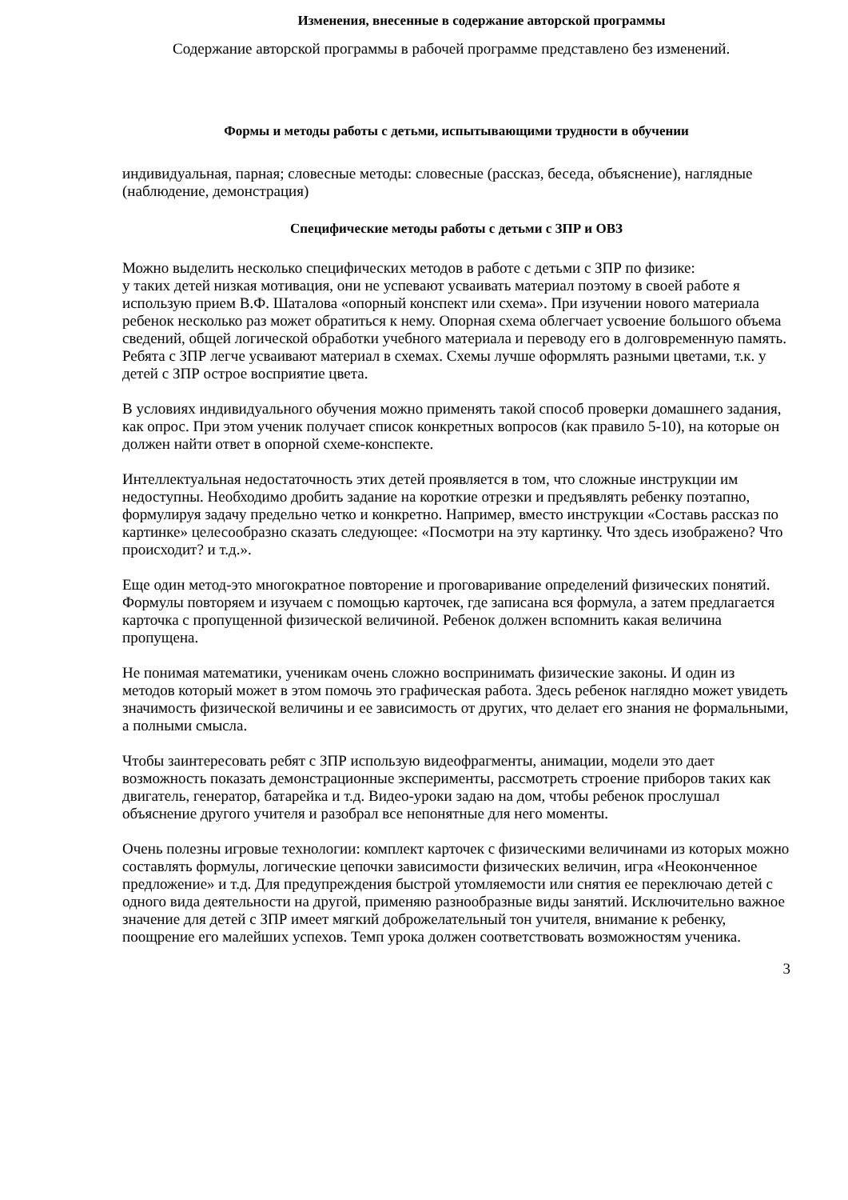Изменения, внесенные в содержание авторской программы
Содержание авторской программы в рабочей программе представлено без изменений.
Формы и методы работы с детьми, испытывающими трудности в обучении
индивидуальная, парная; словесные методы: словесные (рассказ, беседа, объяснение), наглядные (наблюдение, демонстрация)
Специфические методы работы с детьми с ЗПР и ОВЗ
Можно выделить несколько специфических методов в работе с детьми с ЗПР по физике:
у таких детей низкая мотивация, они не успевают усваивать материал поэтому в своей работе я использую прием В.Ф. Шаталова «опорный конспект или схема». При изучении нового материала ребенок несколько раз может обратиться к нему. Опорная схема облегчает усвоение большого объема сведений, общей логической обработки учебного материала и переводу его в долговременную память. Ребята с ЗПР легче усваивают материал в схемах. Схемы лучше оформлять разными цветами, т.к. у детей с ЗПР острое восприятие цвета.
В условиях индивидуального обучения можно применять такой способ проверки домашнего задания, как опрос. При этом ученик получает список конкретных вопросов (как правило 5-10), на которые он должен найти ответ в опорной схеме-конспекте.
Интеллектуальная недостаточность этих детей проявляется в том, что сложные инструкции им недоступны. Необходимо дробить задание на короткие отрезки и предъявлять ребенку поэтапно, формулируя задачу предельно четко и конкретно. Например, вместо инструкции «Составь рассказ по картинке» целесообразно сказать следующее: «Посмотри на эту картинку. Что здесь изображено? Что происходит? и т.д.».
Еще один метод-это многократное повторение и проговаривание определений физических понятий. Формулы повторяем и изучаем с помощью карточек, где записана вся формула, а затем предлагается карточка с пропущенной физической величиной. Ребенок должен вспомнить какая величина пропущена.
Не понимая математики, ученикам очень сложно воспринимать физические законы. И один из методов который может в этом помочь это графическая работа. Здесь ребенок наглядно может увидеть значимость физической величины и ее зависимость от других, что делает его знания не формальными, а полными смысла.
Чтобы заинтересовать ребят с ЗПР использую видеофрагменты, анимации, модели это дает возможность показать демонстрационные эксперименты, рассмотреть строение приборов таких как двигатель, генератор, батарейка и т.д. Видео-уроки задаю на дом, чтобы ребенок прослушал объяснение другого учителя и разобрал все непонятные для него моменты.
Очень полезны игровые технологии: комплект карточек с физическими величинами из которых можно составлять формулы, логические цепочки зависимости физических величин, игра «Неоконченное предложение» и т.д. Для предупреждения быстрой утомляемости или снятия ее переключаю детей с одного вида деятельности на другой, применяю разнообразные виды занятий. Исключительно важное значение для детей с ЗПР имеет мягкий доброжелательный тон учителя, внимание к ребенку, поощрение его малейших успехов. Темп урока должен соответствовать возможностям ученика.
3